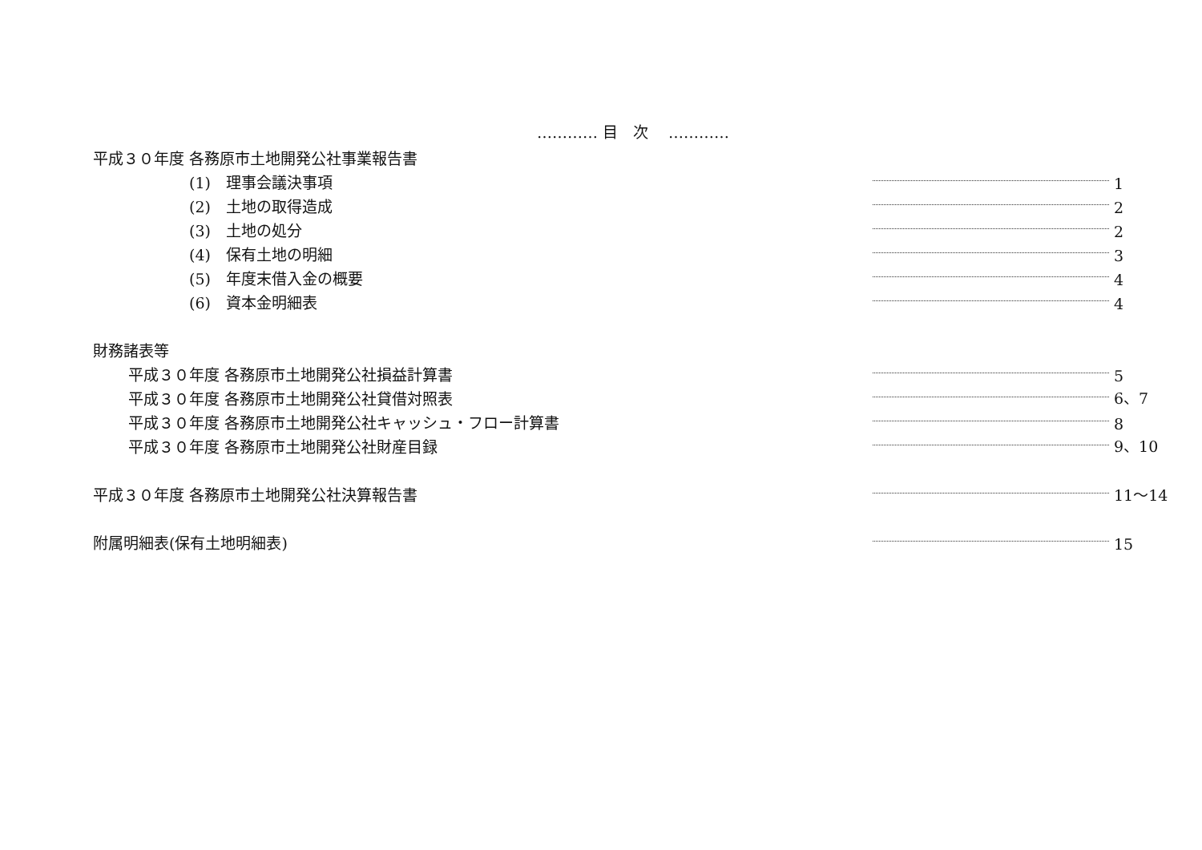………… 目　次　 …………
平成３０年度 各務原市土地開発公社事業報告書
(1)　理事会議決事項 1
(2)　土地の取得造成 2
(3)　土地の処分 2
(4)　保有土地の明細 3
(5)　年度末借入金の概要 4
(6)　資本金明細表 4
財務諸表等
平成３０年度 各務原市土地開発公社損益計算書 5
平成３０年度 各務原市土地開発公社貸借対照表 6、7
平成３０年度 各務原市土地開発公社キャッシュ・フロー計算書 8
平成３０年度 各務原市土地開発公社財産目録 9、10
平成３０年度 各務原市土地開発公社決算報告書 11～14
附属明細表(保有土地明細表) 15